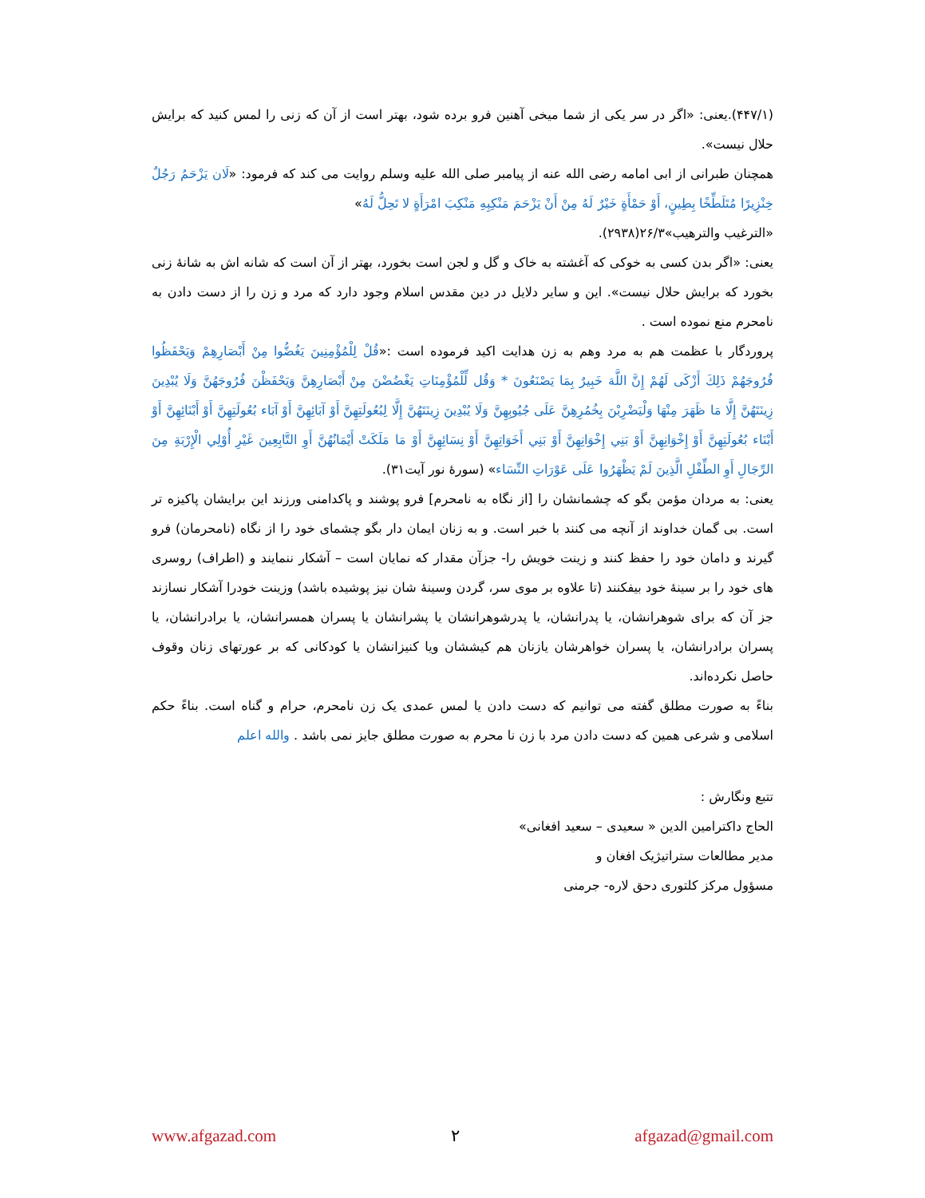(۴۴۷/۱).یعنی: «اگر در سر یکی از شما میخی آهنین فرو برده شود، بهتر است از آن که زنی را لمس کنید که برایش حلال نیست».
همچنان طبرانی از ابی امامه رضی الله عنه از پیامبر صلی الله علیه وسلم روایت می کند که فرمود: «لَان يَزْحَمُ رَجُلٌ خِنْزِيرًا مُتَلَطِّخًا بِطِينٍ، أَوْ حَمْأَةٍ خَيْرٌ لَهُ مِنْ أَنْ يَزْحَمَ مَنْكِبِهِ مَنْكِبَ امْرَأَةٍ لا تَحِلُّ لَهُ»
«الترغیب والترهیب»۲۶/۳(۲۹۳۸).
یعنی: «اگر بدن کسی به خوکی که آغشته به خاک و گل و لجن است بخورد، بهتر از آن است که شانه اش به شانهٔ زنی بخورد که برایش حلال نیست». این و سایر دلایل در دین مقدس اسلام وجود دارد که مرد و زن را از دست دادن به نامحرم منع نموده است .
پروردگار با عظمت هم به مرد وهم به زن هدایت اکید فرموده است :«قُلْ لِلْمُؤْمِنِينَ يَغُضُّوا مِنْ أَبْصَارِهِمْ وَيَحْفَظُوا فُرُوجَهُمْ ذَلِكَ أَزْكَى لَهُمْ إِنَّ اللَّهَ خَبِيرٌ بِمَا يَصْنَعُونَ * وَقُل لِّلْمُؤْمِنَاتِ يَغْضُضْنَ مِنْ أَبْصَارِهِنَّ وَيَحْفَظْنَ فُرُوجَهُنَّ وَلَا يُبْدِينَ زِينَتَهُنَّ إِلَّا مَا ظَهَرَ مِنْهَا وَلْيَضْرِبْنَ بِخُمُرِهِنَّ عَلَى جُيُوبِهِنَّ وَلَا يُبْدِينَ زِينَتَهُنَّ إِلَّا لِبُعُولَتِهِنَّ أَوْ آبَائِهِنَّ أَوْ آبَاء بُعُولَتِهِنَّ أَوْ أَبْنَائِهِنَّ أَوْ أَبْنَاء بُعُولَتِهِنَّ أَوْ إِخْوَانِهِنَّ أَوْ بَنِي إِخْوَانِهِنَّ أَوْ بَنِي أَخَوَاتِهِنَّ أَوْ نِسَائِهِنَّ أَوْ مَا مَلَكَتْ أَيْمَانُهُنَّ أَوِ التَّابِعِينَ غَيْرِ أُوْلِي الْإِرْبَةِ مِنَ الرِّجَالِ أَوِ الطِّفْلِ الَّذِينَ لَمْ يَظْهَرُوا عَلَى عَوْرَاتِ النِّسَاء» (سورهٔ نور آیت۳۱).
یعنی: به مردان مؤمن بگو که چشمانشان را [از نگاه به نامحرم] فرو پوشند و پاکدامنی ورزند این برایشان پاکیزه تر است. بی گمان خداوند از آنچه می کنند با خبر است. و به زنان ایمان دار بگو چشمای خود را از نگاه (نامحرمان) فرو گیرند و دامان خود را حفظ کنند و زینت خویش را- جزآن مقدار که نمایان است – آشکار ننمایند و (اطراف) روسری های خود را بر سینهٔ خود بیفکنند (تا علاوه بر موی سر، گردن وسینهٔ شان نیز پوشیده باشد) وزینت خودرا آشکار نسازند جز آن که برای شوهرانشان، یا پدرانشان، یا پدرشوهرانشان یا پشرانشان یا پسران همسرانشان، یا برادرانشان، یا پسران برادرانشان، یا پسران خواهرشان یازنان هم کیششان ویا کنیزانشان یا کودکانی که بر عورتهای زنان وقوف حاصل نکرده‌اند.
بناءً به صورت مطلق گفته می توانیم که دست دادن یا لمس عمدی یک زن نامحرم، حرام و گناه است. بناءً حکم اسلامی و شرعی همین که دست دادن مرد با زن نا محرم به صورت مطلق جایز نمی باشد . والله اعلم
تتبع ونگارش :
الحاج داکترامین الدین « سعیدی – سعید افغانی»
مدیر مطالعات ستراتیژیک افغان و
مسؤول مرکز کلتوری دحق لاره- جرمنی
www.afgazad.com ۲ afgazad@gmail.com